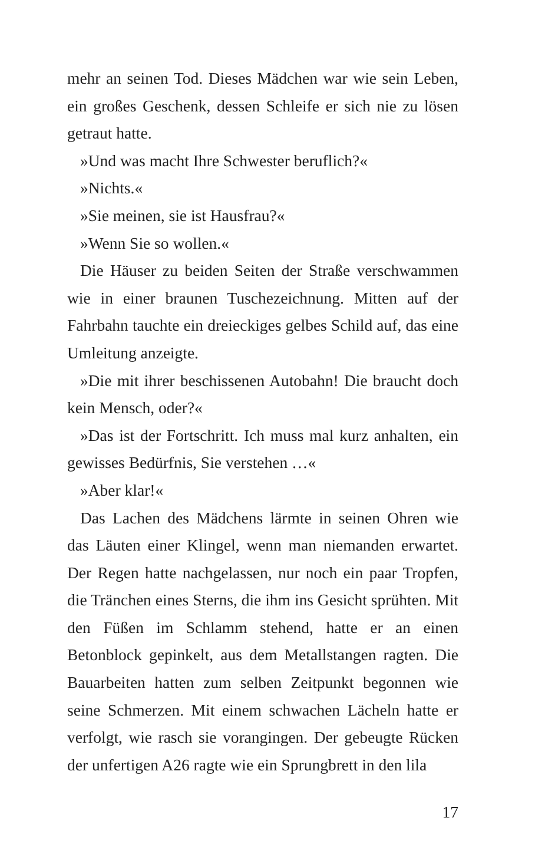mehr an seinen Tod. Dieses Mädchen war wie sein Leben, ein großes Geschenk, dessen Schleife er sich nie zu lösen getraut hatte.
»Und was macht Ihre Schwester beruflich?«
»Nichts.«
»Sie meinen, sie ist Hausfrau?«
»Wenn Sie so wollen.«
Die Häuser zu beiden Seiten der Straße verschwammen wie in einer braunen Tuschezeichnung. Mitten auf der Fahrbahn tauchte ein dreieckiges gelbes Schild auf, das eine Umleitung anzeigte.
»Die mit ihrer beschissenen Autobahn! Die braucht doch kein Mensch, oder?«
»Das ist der Fortschritt. Ich muss mal kurz anhalten, ein gewisses Bedürfnis, Sie verstehen …«
»Aber klar!«
Das Lachen des Mädchens lärmte in seinen Ohren wie das Läuten einer Klingel, wenn man niemanden erwartet. Der Regen hatte nachgelassen, nur noch ein paar Tropfen, die Tränchen eines Sterns, die ihm ins Gesicht sprühten. Mit den Füßen im Schlamm stehend, hatte er an einen Betonblock gepinkelt, aus dem Metallstangen ragten. Die Bauarbeiten hatten zum selben Zeitpunkt begonnen wie seine Schmerzen. Mit einem schwachen Lächeln hatte er verfolgt, wie rasch sie vorangingen. Der gebeugte Rücken der unfertigen A26 ragte wie ein Sprungbrett in den lila
17